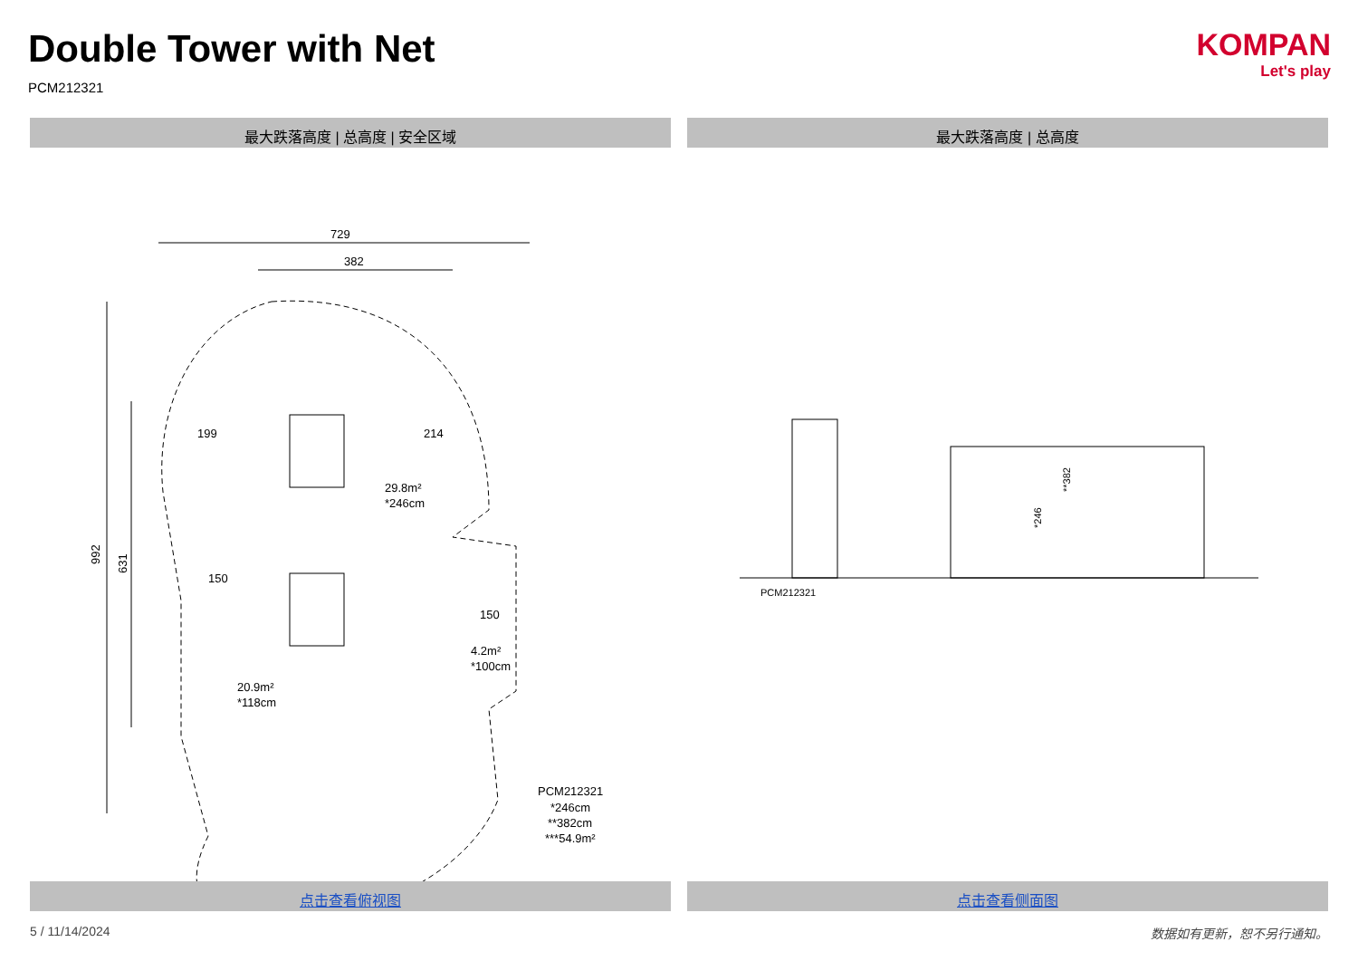Double Tower with Net
PCM212321
KOMPAN
Let's play
最大跌落高度 | 总高度 | 安全区域 最大跌落高度 | 总高度
729
382
992
631
199
214
150
150
29.8m²
*246cm
20.9m²
*118cm
4.2m²
*100cm
PCM212321
*246cm
**382cm
***54.9m²
PCM212321
*246
**382
点击查看俯视图 点击查看侧面图
5 / 11/14/2024 数据如有更新，恕不另行通知。